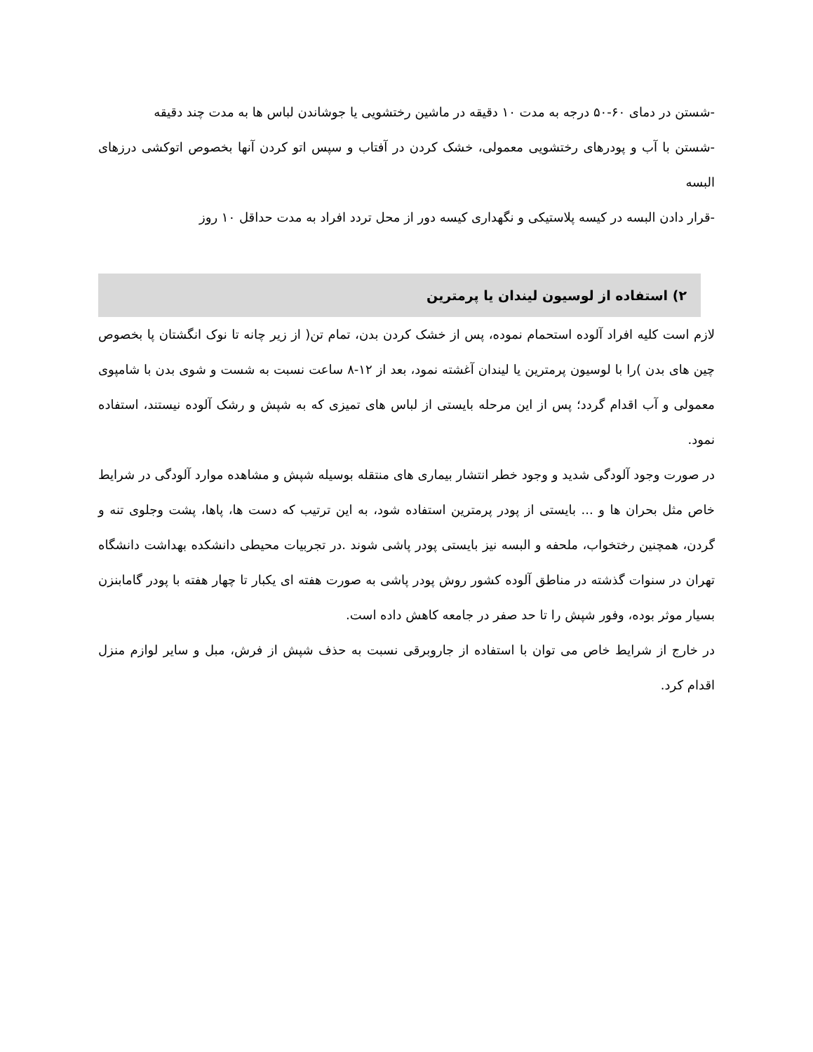-شستن در دمای ۶۰-۵۰ درجه به مدت ۱۰ دقیقه در ماشین رختشویی یا جوشاندن لباس ها به مدت چند دقیقه
-شستن با آب و پودرهای رختشویی معمولی، خشک کردن در آفتاب و سپس اتو کردن آنها بخصوص اتوکشی درزهای البسه
-قرار دادن البسه در کیسه پلاستیکی و نگهداری کیسه دور از محل تردد افراد به مدت حداقل ۱۰ روز
۲) استفاده از لوسیون لیندان یا پرمترین
لازم است کلیه افراد آلوده استحمام نموده، پس از خشک کردن بدن، تمام تن( از زیر چانه تا نوک انگشتان پا بخصوص چین های بدن )را با لوسیون پرمترین یا لیندان آغشته نمود، بعد از ۱۲-۸ ساعت نسبت به شست و شوی بدن با شامپوی معمولی و آب اقدام گردد؛ پس از این مرحله بایستی از لباس های تمیزی که به شپش و رشک آلوده نیستند، استفاده نمود.
در صورت وجود آلودگی شدید و وجود خطر انتشار بیماری های منتقله بوسیله شپش و مشاهده موارد آلودگی در شرایط خاص مثل بحران ها و ... بایستی از پودر پرمترین استفاده شود، به این ترتیب که دست ها، پاها، پشت وجلوی تنه و گردن، همچنین رختخواب، ملحفه و البسه نیز بایستی پودر پاشی شوند .در تجربیات محیطی دانشکده بهداشت دانشگاه تهران در سنوات گذشته در مناطق آلوده کشور روش پودر پاشی به صورت هفته ای یکبار تا چهار هفته با پودر گامابنزن بسیار موثر بوده، وفور شپش را تا حد صفر در جامعه کاهش داده است.
در خارج از شرایط خاص می توان با استفاده از جاروبرقی نسبت به حذف شپش از فرش، مبل و سایر لوازم منزل اقدام کرد.